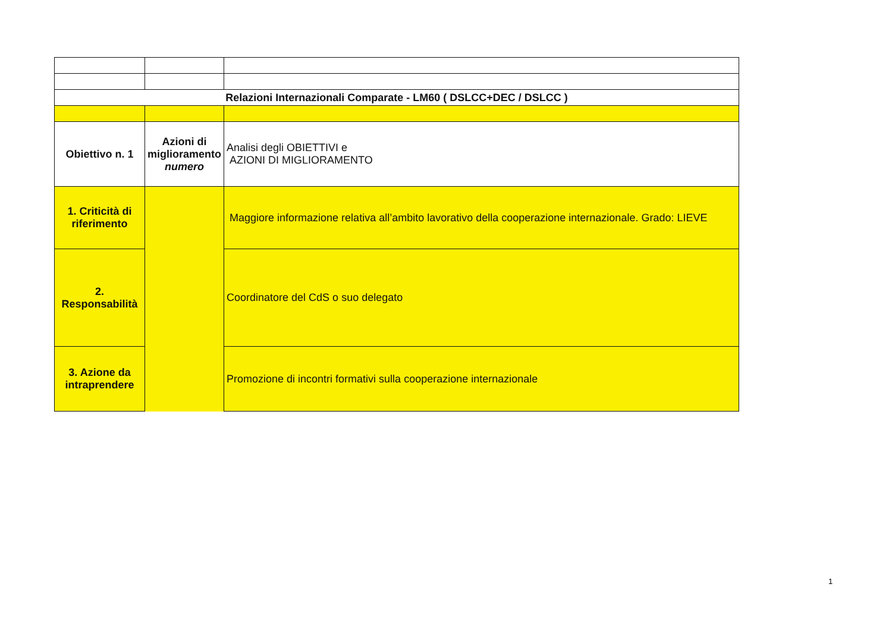| Relazioni Internazionali Comparate - LM60 ( DSLCC+DEC / DSLCC ) | | |
| Obiettivo n. 1 | Azioni di miglioramento numero | Analisi degli OBIETTIVI e AZIONI DI MIGLIORAMENTO |
| 1. Criticità di riferimento | | Maggiore informazione relativa all’ambito lavorativo della cooperazione internazionale. Grado: LIEVE |
| 2. Responsabilità | | Coordinatore del CdS o suo delegato |
| 3. Azione da intraprendere | | Promozione di incontri formativi sulla cooperazione internazionale |
1